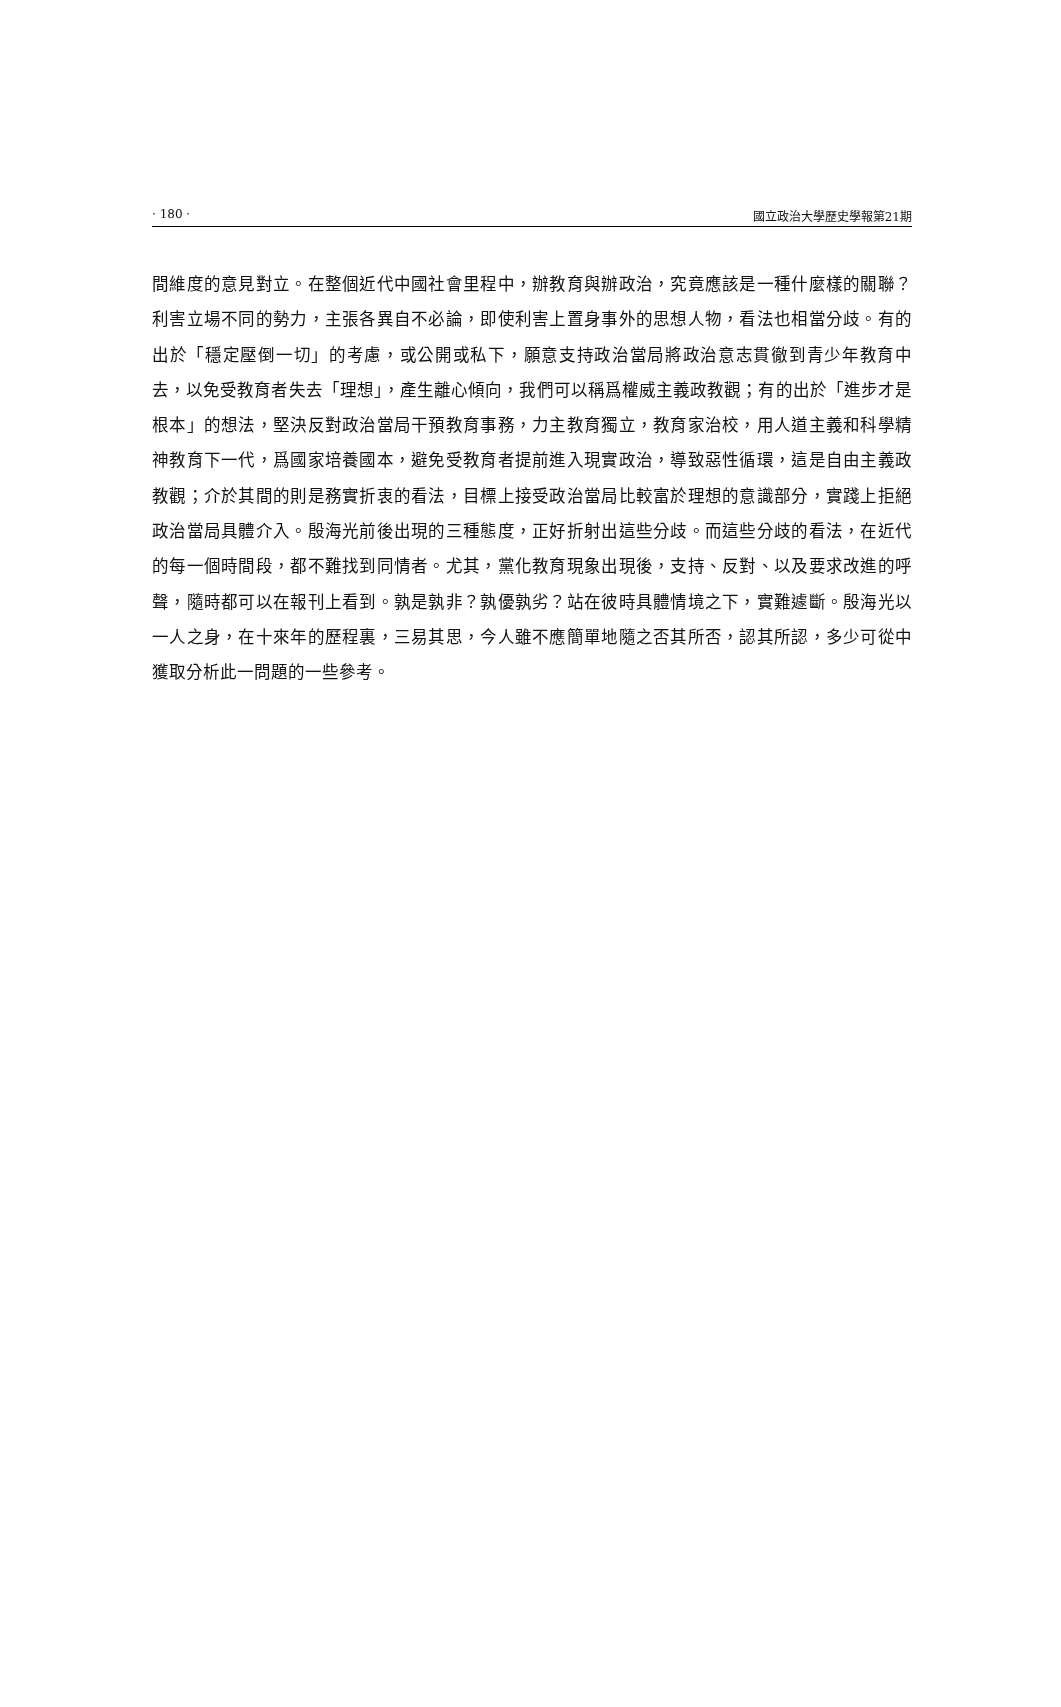· 180 · 國立政治大學歷史學報第21期
間維度的意見對立。在整個近代中國社會里程中，辦教育與辦政治，究竟應該是一種什麼樣的關聯？利害立場不同的勢力，主張各異自不必論，即使利害上置身事外的思想人物，看法也相當分歧。有的出於「穩定壓倒一切」的考慮，或公開或私下，願意支持政治當局將政治意志貫徹到青少年教育中去，以免受教育者失去「理想」，產生離心傾向，我們可以稱爲權威主義政教觀；有的出於「進步才是根本」的想法，堅決反對政治當局干預教育事務，力主教育獨立，教育家治校，用人道主義和科學精神教育下一代，爲國家培養國本，避免受教育者提前進入現實政治，導致惡性循環，這是自由主義政教觀；介於其間的則是務實折衷的看法，目標上接受政治當局比較富於理想的意識部分，實踐上拒絕政治當局具體介入。殷海光前後出現的三種態度，正好折射出這些分歧。而這些分歧的看法，在近代的每一個時間段，都不難找到同情者。尤其，黨化教育現象出現後，支持、反對、以及要求改進的呼聲，隨時都可以在報刊上看到。孰是孰非？孰優孰劣？站在彼時具體情境之下，實難遽斷。殷海光以一人之身，在十來年的歷程裏，三易其思，今人雖不應簡單地隨之否其所否，認其所認，多少可從中獲取分析此一問題的一些參考。